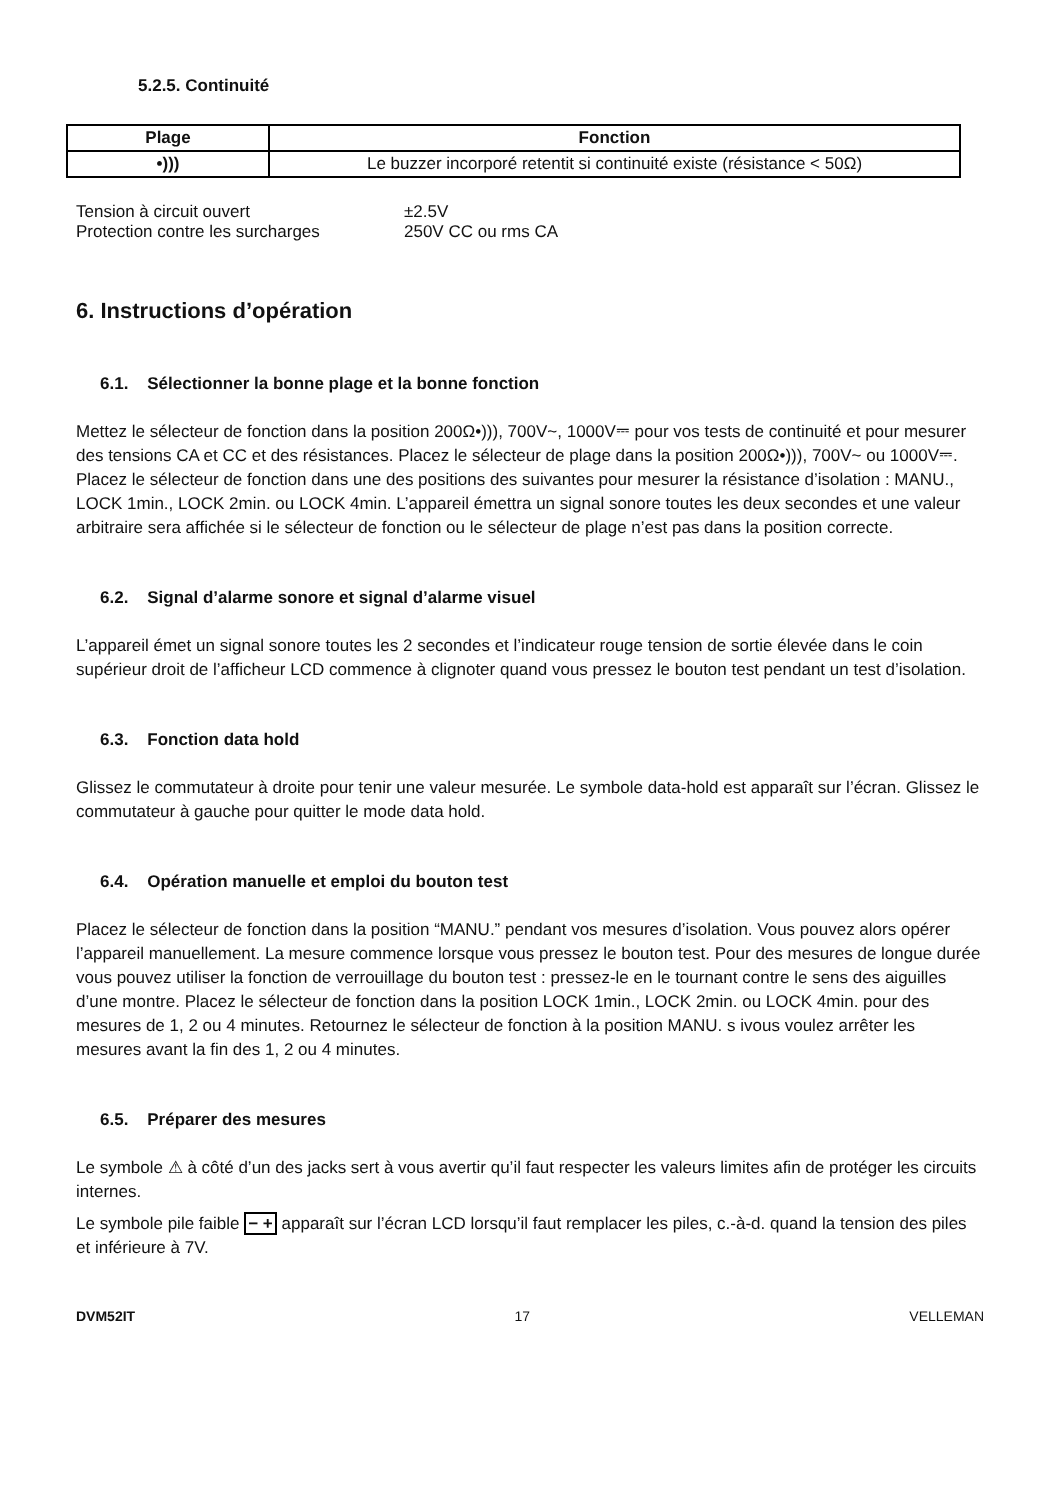5.2.5. Continuité
| Plage | Fonction |
| --- | --- |
| •))) | Le buzzer incorporé retentit si continuité existe (résistance < 50Ω) |
| Tension à circuit ouvert | ±2.5V |
| Protection contre les surcharges | 250V CC ou rms CA |
6. Instructions d’opération
6.1. Sélectionner la bonne plage et la bonne fonction
Mettez le sélecteur de fonction dans la position 200Ω•))), 700V~, 1000V⎓ pour vos tests de continuité et pour mesurer des tensions CA et CC et des résistances. Placez le sélecteur de plage dans la position 200Ω•))), 700V~ ou 1000V⎓.
Placez le sélecteur de fonction dans une des positions des suivantes pour mesurer la résistance d’isolation : MANU., LOCK 1min., LOCK 2min. ou LOCK 4min. L’appareil émettra un signal sonore toutes les deux secondes et une valeur arbitraire sera affichée si le sélecteur de fonction ou le sélecteur de plage n’est pas dans la position correcte.
6.2. Signal d’alarme sonore et signal d’alarme visuel
L’appareil émet un signal sonore toutes les 2 secondes et l’indicateur rouge tension de sortie élevée dans le coin supérieur droit de l’afficheur LCD commence à clignoter quand vous pressez le bouton test pendant un test d’isolation.
6.3. Fonction data hold
Glissez le commutateur à droite pour tenir une valeur mesurée. Le symbole data-hold est apparaît sur l’écran. Glissez le commutateur à gauche pour quitter le mode data hold.
6.4. Opération manuelle et emploi du bouton test
Placez le sélecteur de fonction dans la position “MANU.” pendant vos mesures d’isolation. Vous pouvez alors opérer l’appareil manuellement. La mesure commence lorsque vous pressez le bouton test. Pour des mesures de longue durée vous pouvez utiliser la fonction de verrouillage du bouton test : pressez-le en le tournant contre le sens des aiguilles d’une montre. Placez le sélecteur de fonction dans la position LOCK 1min., LOCK 2min. ou LOCK 4min. pour des mesures de 1, 2 ou 4 minutes. Retournez le sélecteur de fonction à la position MANU. s ivous voulez arrêter les mesures avant la fin des 1, 2 ou 4 minutes.
6.5. Préparer des mesures
Le symbole ⚠ à côté d’un des jacks sert à vous avertir qu’il faut respecter les valeurs limites afin de protéger les circuits internes.
Le symbole pile faible − + apparaît sur l’écran LCD lorsqu’il faut remplacer les piles, c.-à-d. quand la tension des piles et inférieure à 7V.
DVM52IT 17 VELLEMAN